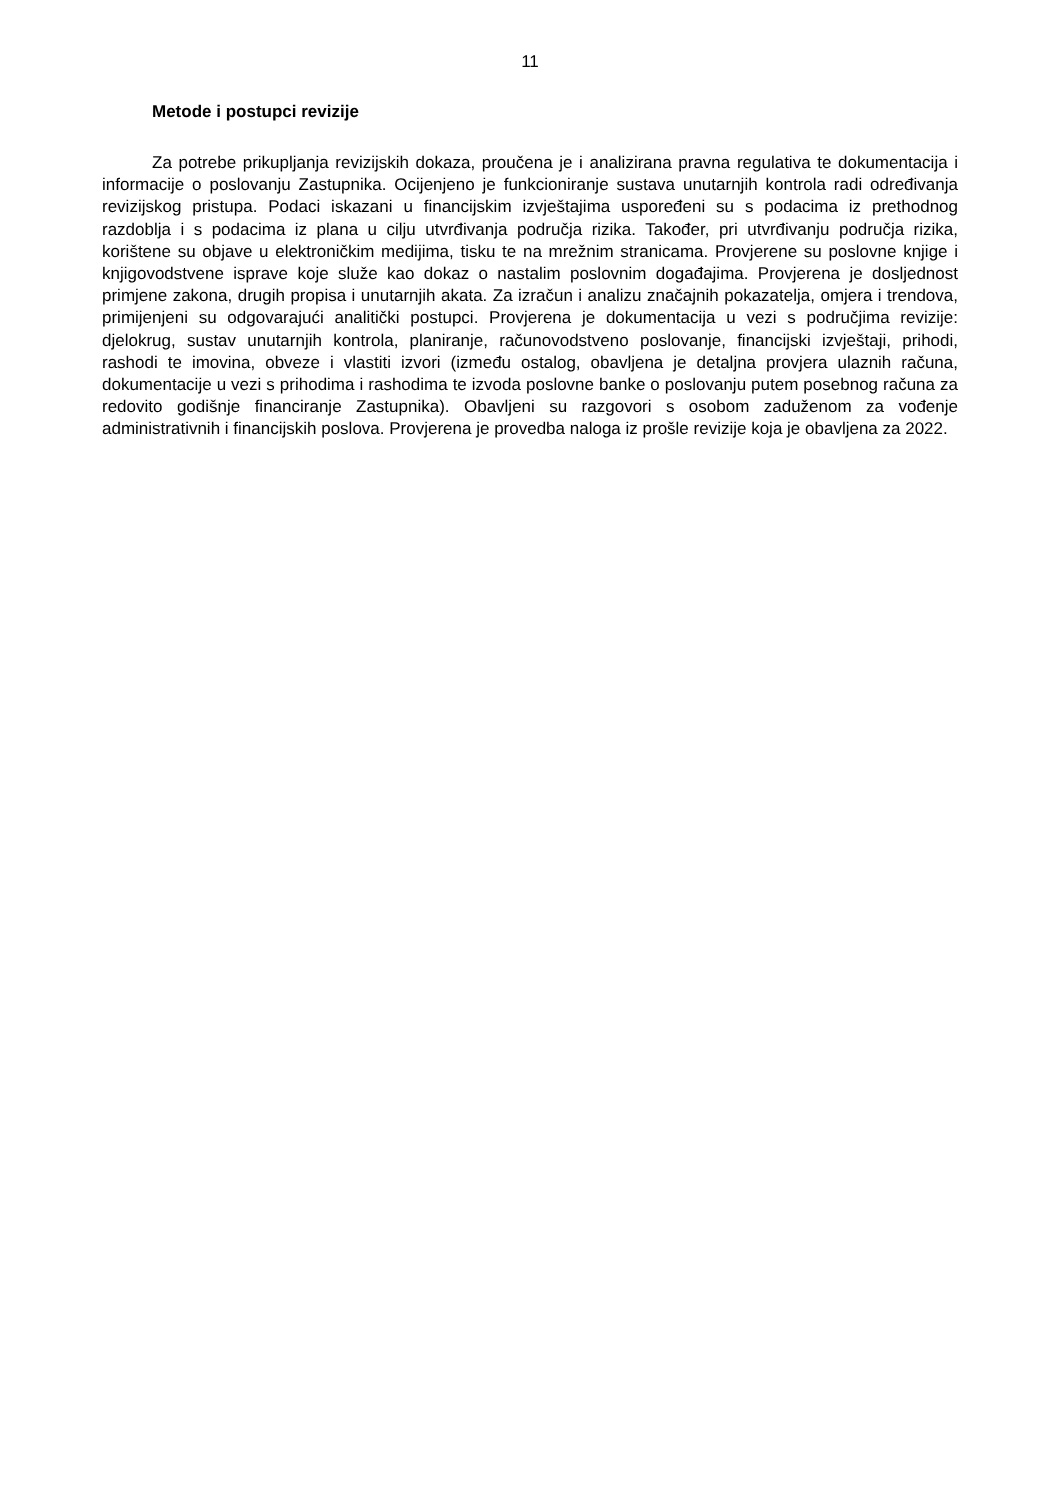11
Metode i postupci revizije
Za potrebe prikupljanja revizijskih dokaza, proučena je i analizirana pravna regulativa te dokumentacija i informacije o poslovanju Zastupnika. Ocijenjeno je funkcioniranje sustava unutarnjih kontrola radi određivanja revizijskog pristupa. Podaci iskazani u financijskim izvještajima uspoređeni su s podacima iz prethodnog razdoblja i s podacima iz plana u cilju utvrđivanja područja rizika. Također, pri utvrđivanju područja rizika, korištene su objave u elektroničkim medijima, tisku te na mrežnim stranicama. Provjerene su poslovne knjige i knjigovodstvene isprave koje služe kao dokaz o nastalim poslovnim događajima. Provjerena je dosljednost primjene zakona, drugih propisa i unutarnjih akata. Za izračun i analizu značajnih pokazatelja, omjera i trendova, primijenjeni su odgovarajući analitički postupci. Provjerena je dokumentacija u vezi s područjima revizije: djelokrug, sustav unutarnjih kontrola, planiranje, računovodstveno poslovanje, financijski izvještaji, prihodi, rashodi te imovina, obveze i vlastiti izvori (između ostalog, obavljena je detaljna provjera ulaznih računa, dokumentacije u vezi s prihodima i rashodima te izvoda poslovne banke o poslovanju putem posebnog računa za redovito godišnje financiranje Zastupnika). Obavljeni su razgovori s osobom zaduženom za vođenje administrativnih i financijskih poslova. Provjerena je provedba naloga iz prošle revizije koja je obavljena za 2022.